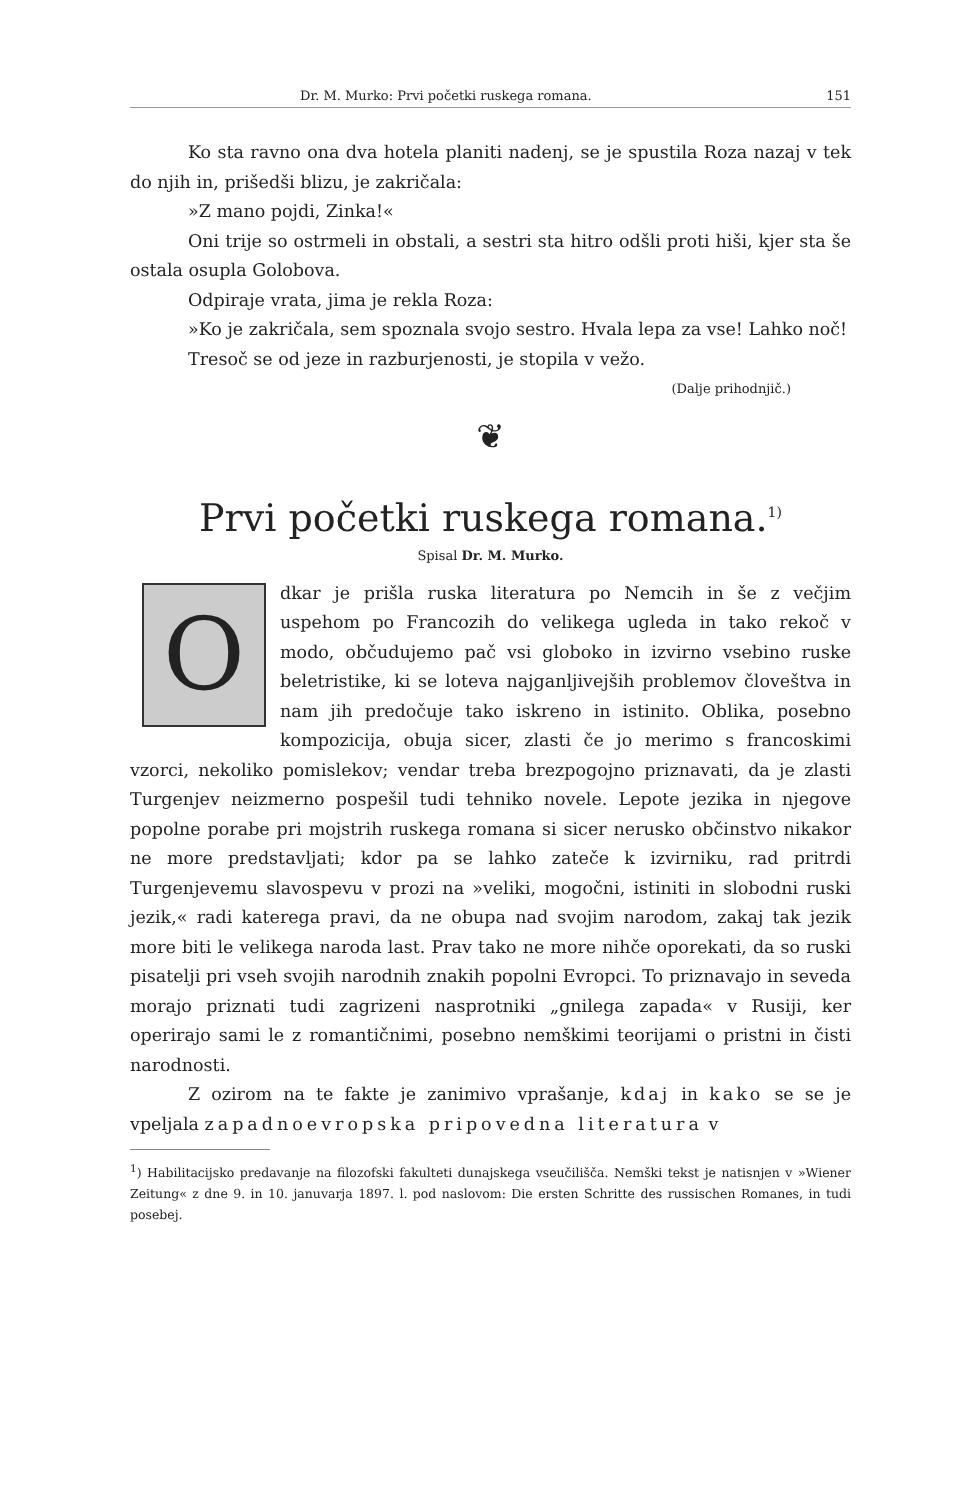Dr. M. Murko: Prvi početki ruskega romana. 151
Ko sta ravno ona dva hotela planiti nadenj, se je spustila Roza nazaj v tek do njih in, prišedši blizu, je zakričala:
»Z mano pojdi, Zinka!«
Oni trije so ostrmeli in obstali, a sestri sta hitro odšli proti hiši, kjer sta še ostala osupla Golobova.
Odpiraje vrata, jima je rekla Roza:
»Ko je zakričala, sem spoznala svojo sestro. Hvala lepa za vse! Lahko noč!
Tresoč se od jeze in razburjenosti, je stopila v vežo.
(Dalje prihodnjič.)
❦
Prvi početki ruskega romana.<sup>1)</sup>
Spisal Dr. M. Murko.
Odkar je prišla ruska literatura po Nemcih in še z večjim uspehom po Francozih do velikega ugleda in tako rekoč v modo, občudujemo pač vsi globoko in izvirno vsebino ruske beletristike, ki se loteva najganljivejših problemov človeštva in nam jih predočuje tako iskreno in istinito. Oblika, posebno kompozicija, obuja sicer, zlasti če jo merimo s francoskimi vzorci, nekoliko pomislekov; vendar treba brezpogojno priznavati, da je zlasti Turgenjev neizmerno pospešil tudi tehniko novele. Lepote jezika in njegove popolne porabe pri mojstrih ruskega romana si sicer nerusko občinstvo nikakor ne more predstavljati; kdor pa se lahko zateče k izvirniku, rad pritrdi Turgenjevemu slavospevu v prozi na »veliki, mogočni, istiniti in slobodni ruski jezik,« radi katerega pravi, da ne obupa nad svojim narodom, zakaj tak jezik more biti le velikega naroda last. Prav tako ne more nihče oporekati, da so ruski pisatelji pri vseh svojih narodnih znakih popolni Evropci. To priznavajo in seveda morajo priznati tudi zagrizeni nasprotniki „gnilega zapada« v Rusiji, ker operirajo sami le z romantičnimi, posebno nemškimi teorijami o pristni in čisti narodnosti.
Z ozirom na te fakte je zanimivo vprašanje, kdaj in kako se se je vpeljala zapadnoevropska pripovedna literatura v
<sup>1</sup>) Habilitacijsko predavanje na filozofski fakulteti dunajskega vseučilišča. Nemški tekst je natisnjen v »Wiener Zeitung« z dne 9. in 10. januvarja 1897. l. pod naslovom: Die ersten Schritte des russischen Romanes, in tudi posebej.